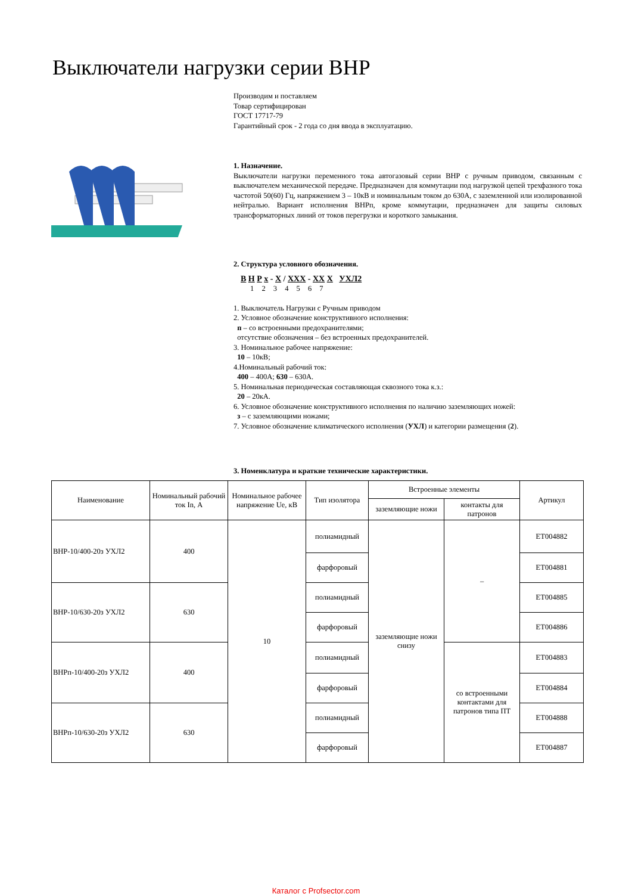Выключатели нагрузки серии ВНР
Производим и поставляем
Товар сертифицирован
ГОСТ 17717-79
Гарантийный срок - 2 года со дня ввода в эксплуатацию.
1. Назначение.
Выключатели нагрузки переменного тока автогазовый серии ВНР с ручным приводом, связанным с выключателем механической передаче. Предназначен для коммутации под нагрузкой цепей трехфазного тока частотой 50(60) Гц, напряжением 3 – 10кВ и номинальным током до 630А, с заземленной или изолированной нейтралью. Вариант исполнения ВНРп, кроме коммутации, предназначен для защиты силовых трансформаторных линий от токов перегрузки и короткого замыкания.
2. Структура условного обозначения.
В Н Р х - Х / ХХХ - ХХ Х УХЛ2
1 2 3 4 5 6 7
1. Выключатель Нагрузки с Ручным приводом
2. Условное обозначение конструктивного исполнения:
п – со встроенными предохранителями;
отсутствие обозначения – без встроенных предохранителей.
3. Номинальное рабочее напряжение:
10 – 10кВ;
4.Номинальный рабочий ток:
400 – 400А; 630 – 630А.
5. Номинальная периодическая составляющая сквозного тока к.з.:
20 – 20кА.
6. Условное обозначение конструктивного исполнения по наличию заземляющих ножей:
з – с заземляющими ножами;
7. Условное обозначение климатического исполнения (УХЛ) и категории размещения (2).
3. Номенклатура и краткие технические характеристики.
| Наименование | Номинальный рабочий ток In, А | Номинальное рабочее напряжение Ue, кВ | Тип изолятора | Встроенные элементы | | Артикул |
| --- | --- | --- | --- | --- | --- | --- |
| | | | | заземляющие ножи | контакты для патронов | |
| ВНР-10/400-20з УХЛ2 | 400 | 10 | полиамидный | заземляющие ножи снизу | – | ЕТ004882 |
| | | | фарфоровый | | | ЕТ004881 |
| ВНР-10/630-20з УХЛ2 | 630 | | полиамидный | | | ЕТ004885 |
| | | | фарфоровый | | | ЕТ004886 |
| ВНРп-10/400-20з УХЛ2 | 400 | | полиамидный | | со встроенными контактами для патронов типа ПТ | ЕТ004883 |
| | | | фарфоровый | | | ЕТ004884 |
| ВНРп-10/630-20з УХЛ2 | 630 | | полиамидный | | | ЕТ004888 |
| | | | фарфоровый | | | ЕТ004887 |
Каталог с Profsector.com